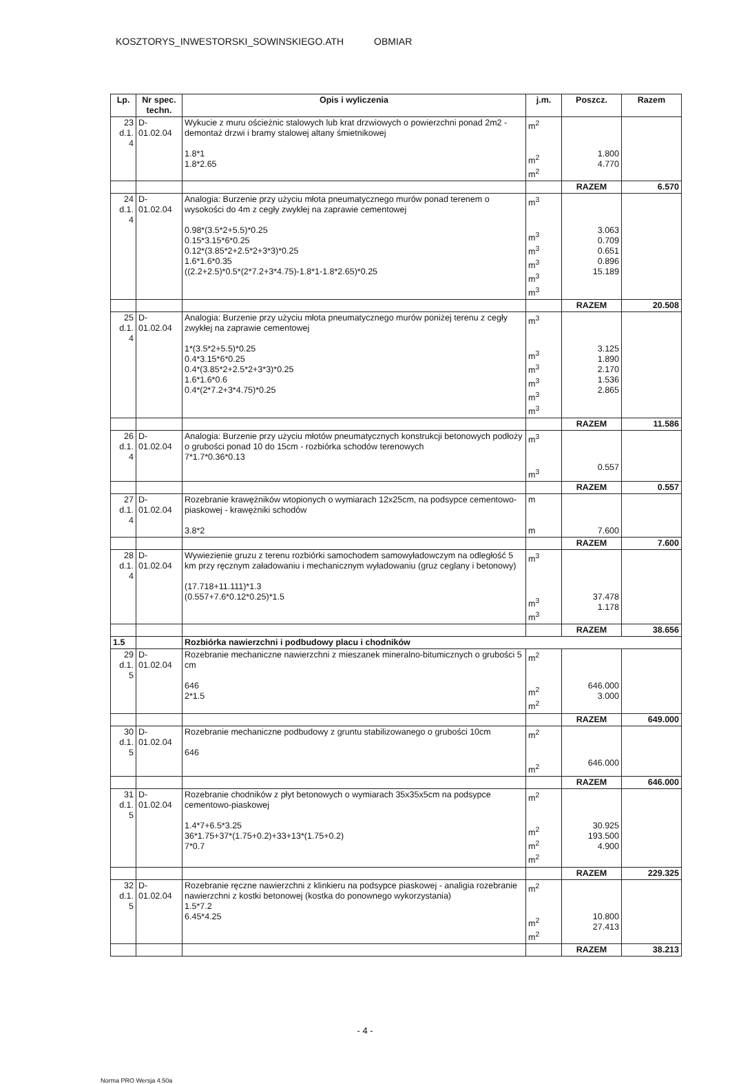KOSZTORYS_INWESTORSKI_SOWINSKIEGO.ATH OBMIAR
| Lp. | Nr spec. techn. | Opis i wyliczenia | j.m. | Poszcz. | Razem |
| --- | --- | --- | --- | --- | --- |
| 23 d.1. 4 | D-01.02.04 | Wykucie z muru ościeżnic stalowych lub krat drzwiowych o powierzchni ponad 2m2 - demontaż drzwi i bramy stalowej altany śmietnikowej 1.8*1 1.8*2.65 | m<sup>2</sup> m<sup>2</sup> m<sup>2</sup> | 1.800 4.770 | |
| | | | | RAZEM | 6.570 |
| 24 d.1. 4 | D-01.02.04 | Analogia: Burzenie przy użyciu młota pneumatycznego murów ponad terenem o wysokości do 4m z cegły zwykłej na zaprawie cementowej 0.98*(3.5*2+5.5)*0.25 0.15*3.15*6*0.25 0.12*(3.85*2+2.5*2+3*3)*0.25 1.6*1.6*0.35 ((2.2+2.5)*0.5*(2*7.2+3*4.75)-1.8*1-1.8*2.65)*0.25 | m<sup>3</sup> m<sup>3</sup> m<sup>3</sup> m<sup>3</sup> m<sup>3</sup> m<sup>3</sup> | 3.063 0.709 0.651 0.896 15.189 | |
| | | | | RAZEM | 20.508 |
| 25 d.1. 4 | D-01.02.04 | Analogia: Burzenie przy użyciu młota pneumatycznego murów poniżej terenu z cegły zwykłej na zaprawie cementowej 1*(3.5*2+5.5)*0.25 0.4*3.15*6*0.25 0.4*(3.85*2+2.5*2+3*3)*0.25 1.6*1.6*0.6 0.4*(2*7.2+3*4.75)*0.25 | m<sup>3</sup> m<sup>3</sup> m<sup>3</sup> m<sup>3</sup> m<sup>3</sup> m<sup>3</sup> | 3.125 1.890 2.170 1.536 2.865 | |
| | | | | RAZEM | 11.586 |
| 26 d.1. 4 | D-01.02.04 | Analogia: Burzenie przy użyciu młotów pneumatycznych konstrukcji betonowych podłoży o grubości ponad 10 do 15cm - rozbiórka schodów terenowych 7*1.7*0.36*0.13 | m<sup>3</sup> m<sup>3</sup> | 0.557 | |
| | | | | RAZEM | 0.557 |
| 27 d.1. 4 | D-01.02.04 | Rozebranie krawężników wtopionych o wymiarach 12x25cm, na podsypce cementowo-piaskowej - krawężniki schodów 3.8*2 | m m | 7.600 | |
| | | | | RAZEM | 7.600 |
| 28 d.1. 4 | D-01.02.04 | Wywiezienie gruzu z terenu rozbiórki samochodem samowyładowczym na odległość 5 km przy ręcznym załadowaniu i mechanicznym wyładowaniu (gruz ceglany i betonowy) (17.718+11.111)*1.3 (0.557+7.6*0.12*0.25)*1.5 | m<sup>3</sup> m<sup>3</sup> m<sup>3</sup> | 37.478 1.178 | |
| | | | | RAZEM | 38.656 |
| 1.5 | | Rozbiórka nawierzchni i podbudowy placu i chodników | | | |
| 29 d.1. 5 | D-01.02.04 | Rozebranie mechaniczne nawierzchni z mieszanek mineralno-bitumicznych o grubości 5 cm 646 2*1.5 | m<sup>2</sup> m<sup>2</sup> m<sup>2</sup> | 646.000 3.000 | |
| | | | | RAZEM | 649.000 |
| 30 d.1. 5 | D-01.02.04 | Rozebranie mechaniczne podbudowy z gruntu stabilizowanego o grubości 10cm 646 | m<sup>2</sup> m<sup>2</sup> | 646.000 | |
| | | | | RAZEM | 646.000 |
| 31 d.1. 5 | D-01.02.04 | Rozebranie chodników z płyt betonowych o wymiarach 35x35x5cm na podsypce cementowo-piaskowej 1.4*7+6.5*3.25 36*1.75+37*(1.75+0.2)+33+13*(1.75+0.2) 7*0.7 | m<sup>2</sup> m<sup>2</sup> m<sup>2</sup> m<sup>2</sup> | 30.925 193.500 4.900 | |
| | | | | RAZEM | 229.325 |
| 32 d.1. 5 | D-01.02.04 | Rozebranie ręczne nawierzchni z klinkieru na podsypce piaskowej - analigia rozebranie nawierzchni z kostki betonowej (kostka do ponownego wykorzystania) 1.5*7.2 6.45*4.25 | m<sup>2</sup> m<sup>2</sup> m<sup>2</sup> | 10.800 27.413 | |
| | | | | RAZEM | 38.213 |
- 4 -
Norma PRO Wersja 4.50a